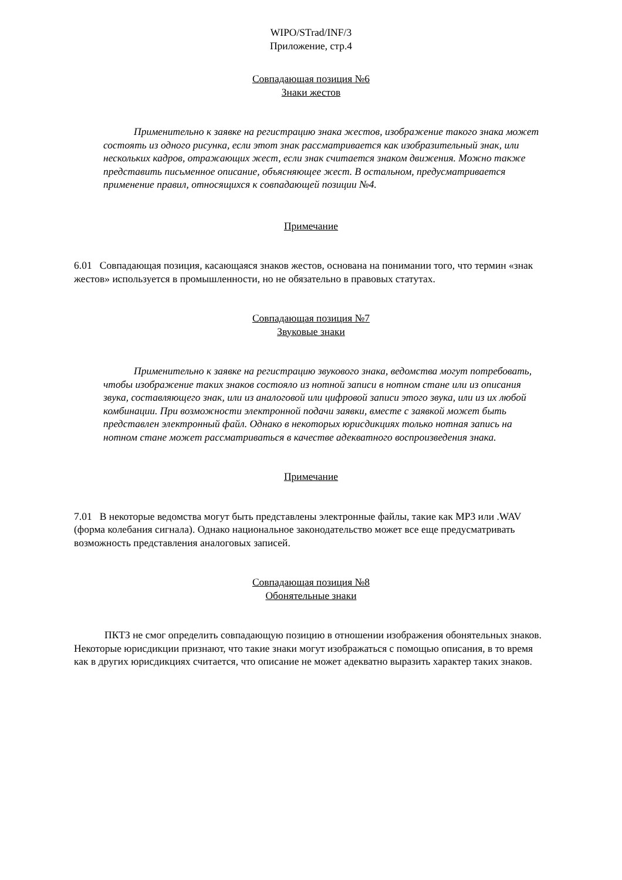WIPO/STrad/INF/3
Приложение, стр.4
Совпадающая позиция №6
Знаки жестов
Применительно к заявке на регистрацию знака жестов, изображение такого знака может состоять из одного рисунка, если этот знак рассматривается как изобразительный знак, или нескольких кадров, отражающих жест, если знак считается знаком движения. Можно также представить письменное описание, объясняющее жест. В остальном, предусматривается применение правил, относящихся к совпадающей позиции №4.
Примечание
6.01 Совпадающая позиция, касающаяся знаков жестов, основана на понимании того, что термин «знак жестов» используется в промышленности, но не обязательно в правовых статутах.
Совпадающая позиция №7
Звуковые знаки
Применительно к заявке на регистрацию звукового знака, ведомства могут потребовать, чтобы изображение таких знаков состояло из нотной записи в нотном стане или из описания звука, составляющего знак, или из аналоговой или цифровой записи этого звука, или из их любой комбинации. При возможности электронной подачи заявки, вместе с заявкой может быть представлен электронный файл. Однако в некоторых юрисдикциях только нотная запись на нотном стане может рассматриваться в качестве адекватного воспроизведения знака.
Примечание
7.01 В некоторые ведомства могут быть представлены электронные файлы, такие как MP3 или .WAV (форма колебания сигнала). Однако национальное законодательство может все еще предусматривать возможность представления аналоговых записей.
Совпадающая позиция №8
Обонятельные знаки
ПКТЗ не смог определить совпадающую позицию в отношении изображения обонятельных знаков. Некоторые юрисдикции признают, что такие знаки могут изображаться с помощью описания, в то время как в других юрисдикциях считается, что описание не может адекватно выразить характер таких знаков.